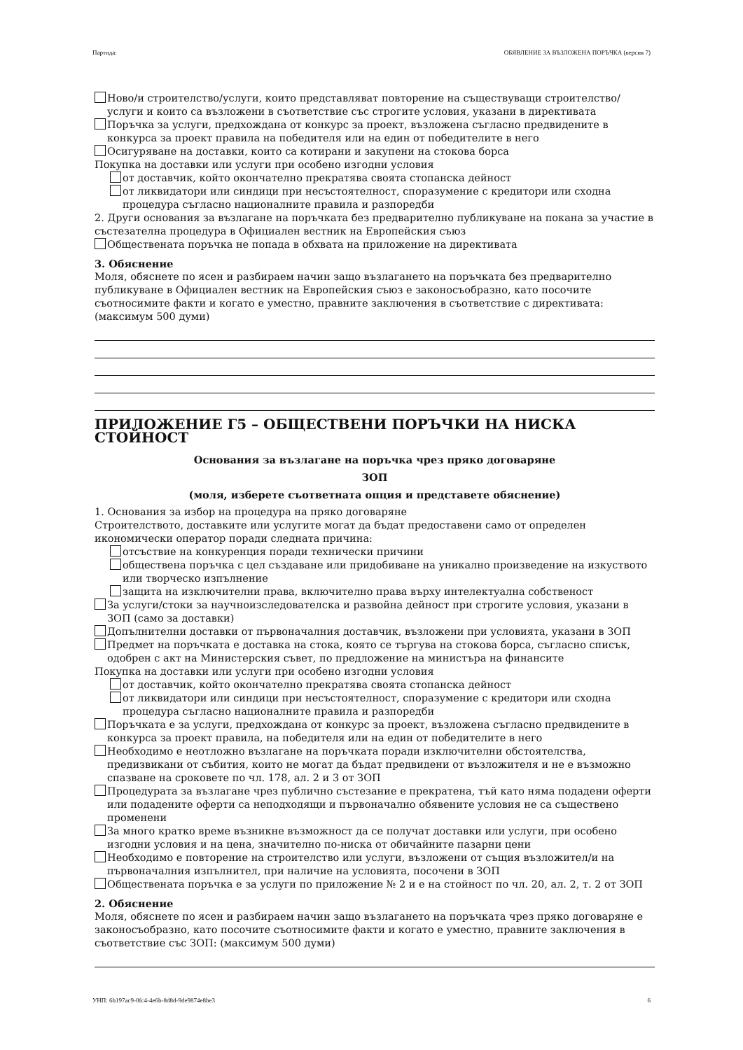Партида: ОБЯВЛЕНИЕ ЗА ВЪЗЛОЖЕНА ПОРЪЧКА (версия 7)
Ново/и строителство/услуги, които представляват повторение на съществуващи строителство/услуги и които са възложени в съответствие със строгите условия, указани в директивата
Поръчка за услуги, предхождана от конкурс за проект, възложена съгласно предвидените в конкурса за проект правила на победителя или на един от победителите в него
Осигуряване на доставки, които са котирани и закупени на стокова борса
Покупка на доставки или услуги при особено изгодни условия
от доставчик, който окончателно прекратява своята стопанска дейност
от ликвидатори или синдици при несъстоятелност, споразумение с кредитори или сходна процедура съгласно националните правила и разпоредби
2. Други основания за възлагане на поръчката без предварително публикуване на покана за участие в състезателна процедура в Официален вестник на Европейския съюз
Обществената поръчка не попада в обхвата на приложение на директивата
3. Обяснение
Моля, обяснете по ясен и разбираем начин защо възлагането на поръчката без предварително публикуване в Официален вестник на Европейския съюз е законосъобразно, като посочите съотносимите факти и когато е уместно, правните заключения в съответствие с директивата: (максимум 500 думи)
ПРИЛОЖЕНИЕ Г5 – ОБЩЕСТВЕНИ ПОРЪЧКИ НА НИСКА СТОЙНОСТ
Основания за възлагане на поръчка чрез пряко договаряне
ЗОП
(моля, изберете съответната опция и представете обяснение)
1. Основания за избор на процедура на пряко договаряне
Строителството, доставките или услугите могат да бъдат предоставени само от определен икономически оператор поради следната причина:
отсъствие на конкуренция поради технически причини
обществена поръчка с цел създаване или придобиване на уникално произведение на изкуството или творческо изпълнение
защита на изключителни права, включително права върху интелектуална собственост
За услуги/стоки за научноизследователска и развойна дейност при строгите условия, указани в ЗОП (само за доставки)
Допълнителни доставки от първоначалния доставчик, възложени при условията, указани в ЗОП
Предмет на поръчката е доставка на стока, която се търгува на стокова борса, съгласно списък, одобрен с акт на Министерския съвет, по предложение на министъра на финансите
Покупка на доставки или услуги при особено изгодни условия
от доставчик, който окончателно прекратява своята стопанска дейност
от ликвидатори или синдици при несъстоятелност, споразумение с кредитори или сходна процедура съгласно националните правила и разпоредби
Поръчката е за услуги, предхождана от конкурс за проект, възложена съгласно предвидените в конкурса за проект правила, на победителя или на един от победителите в него
Необходимо е неотложно възлагане на поръчката поради изключителни обстоятелства, предизвикани от събития, които не могат да бъдат предвидени от възложителя и не е възможно спазване на сроковете по чл. 178, ал. 2 и 3 от ЗОП
Процедурата за възлагане чрез публично състезание е прекратена, тъй като няма подадени оферти или подадените оферти са неподходящи и първоначално обявените условия не са съществено променени
За много кратко време възникне възможност да се получат доставки или услуги, при особено изгодни условия и на цена, значително по-ниска от обичайните пазарни цени
Необходимо е повторение на строителство или услуги, възложени от същия възложител/и на първоначалния изпълнител, при наличие на условията, посочени в ЗОП
Обществената поръчка е за услуги по приложение № 2 и е на стойност по чл. 20, ал. 2, т. 2 от ЗОП
2. Обяснение
Моля, обяснете по ясен и разбираем начин защо възлагането на поръчката чрез пряко договаряне е законосъобразно, като посочите съотносимите факти и когато е уместно, правните заключения в съответствие със ЗОП: (максимум 500 думи)
УНП: 6b197ac9-0fc4-4e6b-8d8d-9de9874e8be3 6